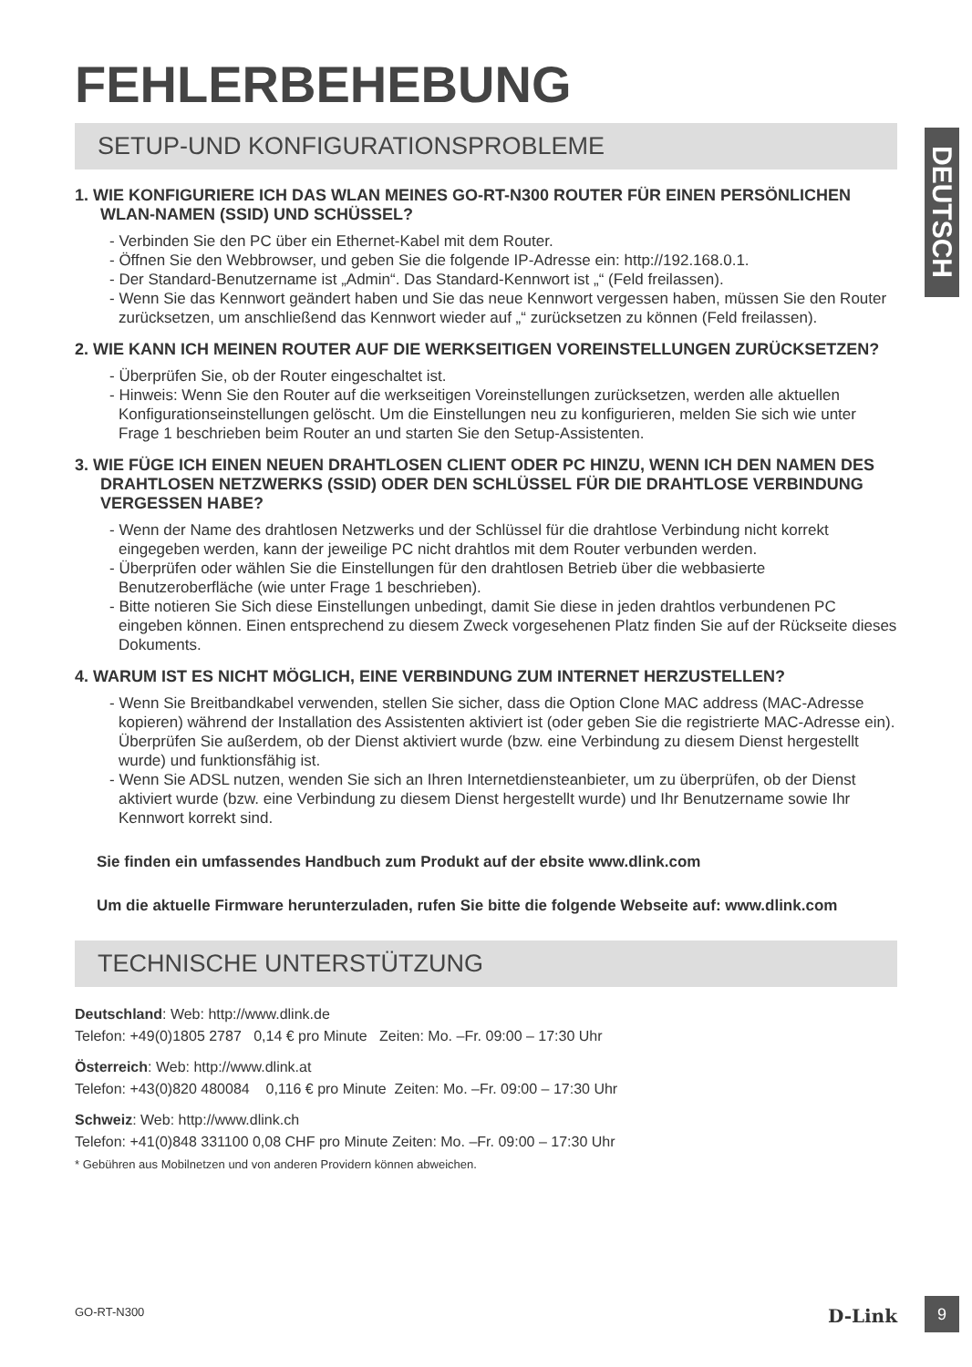DEUTSCH
FEHLERBEHEBUNG
SETUP-UND KONFIGURATIONSPROBLEME
1. WIE KONFIGURIERE ICH DAS WLAN MEINES GO-RT-N300 ROUTER FÜR EINEN PERSÖNLICHEN WLAN-NAMEN (SSID) UND SCHÜSSEL?
- Verbinden Sie den PC über ein Ethernet-Kabel mit dem Router.
- Öffnen Sie den Webbrowser, und geben Sie die folgende IP-Adresse ein: http://192.168.0.1.
- Der Standard-Benutzername ist „Admin“. Das Standard-Kennwort ist „“ (Feld freilassen).
- Wenn Sie das Kennwort geändert haben und Sie das neue Kennwort vergessen haben, müssen Sie den Router zurücksetzen, um anschließend das Kennwort wieder auf „“ zurücksetzen zu können (Feld freilassen).
2. WIE KANN ICH MEINEN ROUTER AUF DIE WERKSEITIGEN VOREINSTELLUNGEN ZURÜCKSETZEN?
- Überprüfen Sie, ob der Router eingeschaltet ist.
- Hinweis: Wenn Sie den Router auf die werkseitigen Voreinstellungen zurücksetzen, werden alle aktuellen Konfigurationseinstellungen gelöscht. Um die Einstellungen neu zu konfigurieren, melden Sie sich wie unter Frage 1 beschrieben beim Router an und starten Sie den Setup-Assistenten.
3. WIE FÜGE ICH EINEN NEUEN DRAHTLOSEN CLIENT ODER PC HINZU, WENN ICH DEN NAMEN DES DRAHTLOSEN NETZWERKS (SSID) ODER DEN SCHLÜSSEL FÜR DIE DRAHTLOSE VERBINDUNG VERGESSEN HABE?
- Wenn der Name des drahtlosen Netzwerks und der Schlüssel für die drahtlose Verbindung nicht korrekt eingegeben werden, kann der jeweilige PC nicht drahtlos mit dem Router verbunden werden.
- Überprüfen oder wählen Sie die Einstellungen für den drahtlosen Betrieb über die webbasierte Benutzeroberfläche (wie unter Frage 1 beschrieben).
- Bitte notieren Sie Sich diese Einstellungen unbedingt, damit Sie diese in jeden drahtlos verbundenen PC eingeben können. Einen entsprechend zu diesem Zweck vorgesehenen Platz finden Sie auf der Rückseite dieses Dokuments.
4. WARUM IST ES NICHT MÖGLICH, EINE VERBINDUNG ZUM INTERNET HERZUSTELLEN?
- Wenn Sie Breitbandkabel verwenden, stellen Sie sicher, dass die Option Clone MAC address (MAC-Adresse kopieren) während der Installation des Assistenten aktiviert ist (oder geben Sie die registrierte MAC-Adresse ein). Überprüfen Sie außerdem, ob der Dienst aktiviert wurde (bzw. eine Verbindung zu diesem Dienst hergestellt wurde) und funktionsfähig ist.
- Wenn Sie ADSL nutzen, wenden Sie sich an Ihren Internetdiensteanbieter, um zu überprüfen, ob der Dienst aktiviert wurde (bzw. eine Verbindung zu diesem Dienst hergestellt wurde) und Ihr Benutzername sowie Ihr Kennwort korrekt sind.
Sie finden ein umfassendes Handbuch zum Produkt auf der ebsite www.dlink.com
Um die aktuelle Firmware herunterzuladen, rufen Sie bitte die folgende Webseite auf: www.dlink.com
TECHNISCHE UNTERSTÜTZUNG
Deutschland: Web: http://www.dlink.de
Telefon: +49(0)1805 2787 0,14 € pro Minute Zeiten: Mo. –Fr. 09:00 – 17:30 Uhr
Österreich: Web: http://www.dlink.at
Telefon: +43(0)820 480084 0,116 € pro Minute Zeiten: Mo. –Fr. 09:00 – 17:30 Uhr
Schweiz: Web: http://www.dlink.ch
Telefon: +41(0)848 331100 0,08 CHF pro Minute Zeiten: Mo. –Fr. 09:00 – 17:30 Uhr
* Gebühren aus Mobilnetzen und von anderen Providern können abweichen.
GO-RT-N300 D-Link 9